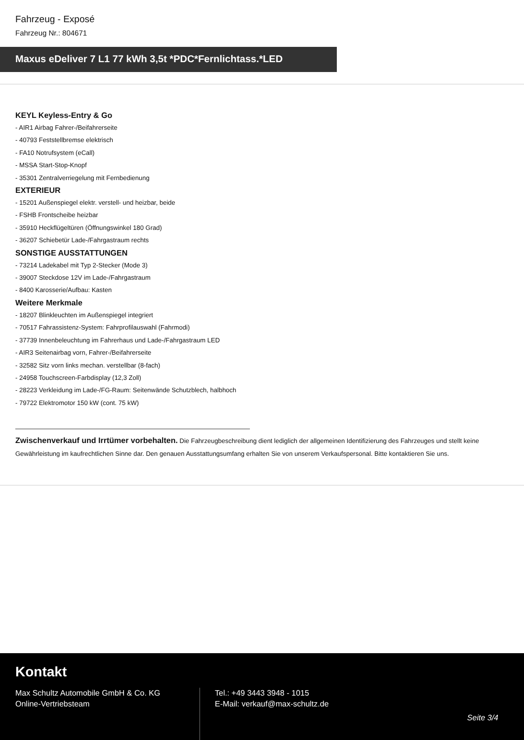Fahrzeug - Exposé
Fahrzeug Nr.: 804671
Maxus eDeliver 7 L1 77 kWh 3,5t *PDC*Fernlichtass.*LED
KEYL Keyless-Entry & Go
- AIR1 Airbag Fahrer-/Beifahrerseite
- 40793 Feststellbremse elektrisch
- FA10 Notrufsystem (eCall)
- MSSA Start-Stop-Knopf
- 35301 Zentralverriegelung mit Fernbedienung
EXTERIEUR
- 15201 Außenspiegel elektr. verstell- und heizbar, beide
- FSHB Frontscheibe heizbar
- 35910 Heckflügeltüren (Öffnungswinkel 180 Grad)
- 36207 Schiebetür Lade-/Fahrgastraum rechts
SONSTIGE AUSSTATTUNGEN
- 73214 Ladekabel mit Typ 2-Stecker (Mode 3)
- 39007 Steckdose 12V im Lade-/Fahrgastraum
- 8400 Karosserie/Aufbau: Kasten
Weitere Merkmale
- 18207 Blinkleuchten im Außenspiegel integriert
- 70517 Fahrassistenz-System: Fahrprofilauswahl (Fahrmodi)
- 37739 Innenbeleuchtung im Fahrerhaus und Lade-/Fahrgastraum LED
- AIR3 Seitenairbag vorn, Fahrer-/Beifahrerseite
- 32582 Sitz vorn links mechan. verstellbar (8-fach)
- 24958 Touchscreen-Farbdisplay (12,3 Zoll)
- 28223 Verkleidung im Lade-/FG-Raum: Seitenwände Schutzblech, halbhoch
- 79722 Elektromotor 150 kW (cont. 75 kW)
Zwischenverkauf und Irrtümer vorbehalten. Die Fahrzeugbeschreibung dient lediglich der allgemeinen Identifizierung des Fahrzeuges und stellt keine Gewährleistung im kaufrechtlichen Sinne dar. Den genauen Ausstattungsumfang erhalten Sie von unserem Verkaufspersonal. Bitte kontaktieren Sie uns.
Kontakt
Max Schultz Automobile GmbH & Co. KG
Online-Vertriebsteam
Tel.: +49 3443 3948 - 1015
E-Mail: verkauf@max-schultz.de
Seite 3/4